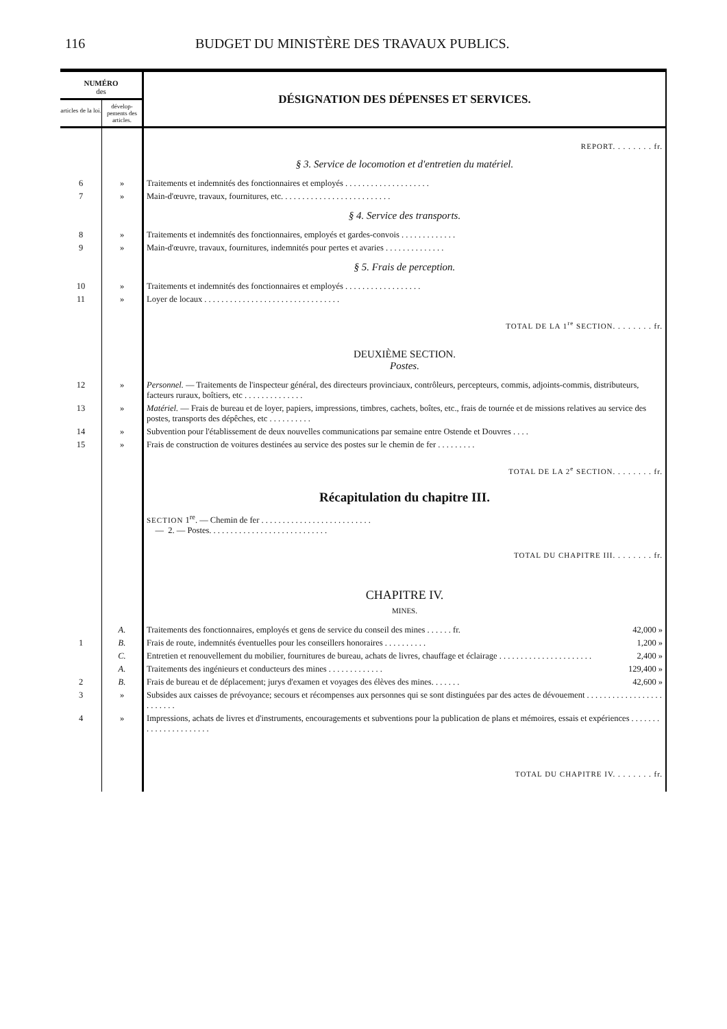116 BUDGET DU MINISTÈRE DES TRAVAUX PUBLICS.
| NUMÉRO des | | DÉSIGNATION DES DÉPENSES ET SERVICES. |
| --- | --- | --- |
| articles de la loi. | dévelop-pements des articles. | |
| | | REPORT. . . . . . . . fr. |
| | | § 3. Service de locomotion et d'entretien du matériel. |
| 6 | » | Traitements et indemnités des fonctionnaires et employés . . . . . . . . . . . . . . . . . . . . |
| 7 | » | Main-d'œuvre, travaux, fournitures, etc. . . . . . . . . . . . . . . . . . . . . . . . . . |
| | | § 4. Service des transports. |
| 8 | » | Traitements et indemnités des fonctionnaires, employés et gardes-convois . . . . . . . . . . . . . |
| 9 | » | Main-d'œuvre, travaux, fournitures, indemnités pour pertes et avaries . . . . . . . . . . . . . . |
| | | § 5. Frais de perception. |
| 10 | » | Traitements et indemnités des fonctionnaires et employés . . . . . . . . . . . . . . . . . . |
| 11 | » | Loyer de locaux . . . . . . . . . . . . . . . . . . . . . . . . . . . . . . . . |
| | | TOTAL DE LA 1<sup>re</sup> SECTION. . . . . . . . fr. |
| | | DEUXIÈME SECTION. Postes. |
| 12 | » | Personnel. — Traitements de l'inspecteur général, des directeurs provinciaux, contrôleurs, percepteurs, commis, adjoints-commis, distributeurs, facteurs ruraux, boîtiers, etc . . . . . . . . . . . . . . |
| 13 | » | Matériel. — Frais de bureau et de loyer, papiers, impressions, timbres, cachets, boîtes, etc., frais de tournée et de missions relatives au service des postes, transports des dépêches, etc . . . . . . . . . . |
| 14 | » | Subvention pour l'établissement de deux nouvelles communications par semaine entre Ostende et Douvres . . . . |
| 15 | » | Frais de construction de voitures destinées au service des postes sur le chemin de fer . . . . . . . . . |
| | | TOTAL DE LA 2<sup>e</sup> SECTION. . . . . . . . fr. |
| | | Récapitulation du chapitre III. |
| | | SECTION 1<sup>re</sup>. — Chemin de fer . . . . . . . . . . . . . . . . . . . . . . . . . . — 2. — Postes. . . . . . . . . . . . . . . . . . . . . . . . . . . . |
| | | TOTAL DU CHAPITRE III. . . . . . . . fr. |
| | | CHAPITRE IV. MINES. |
| | A. | Traitements des fonctionnaires, employés et gens de service du conseil des mines . . . . . . fr. 42,000 » |
| 1 | B. | Frais de route, indemnités éventuelles pour les conseillers honoraires . . . . . . . . . . 1,200 » |
| | C. | Entretien et renouvellement du mobilier, fournitures de bureau, achats de livres, chauffage et éclairage . . . . . . . . . . . . . . . . . . . . . . 2,400 » |
| | A. | Traitements des ingénieurs et conducteurs des mines . . . . . . . . . . . . . 129,400 » |
| 2 | B. | Frais de bureau et de déplacement; jurys d'examen et voyages des élèves des mines. . . . . . . 42,600 » |
| 3 | » | Subsides aux caisses de prévoyance; secours et récompenses aux personnes qui se sont distinguées par des actes de dévouement . . . . . . . . . . . . . . . . . . . . . . . . . |
| 4 | » | Impressions, achats de livres et d'instruments, encouragements et subventions pour la publication de plans et mémoires, essais et expériences . . . . . . . . . . . . . . . . . . . . . . |
| | | TOTAL DU CHAPITRE IV. . . . . . . . fr. |